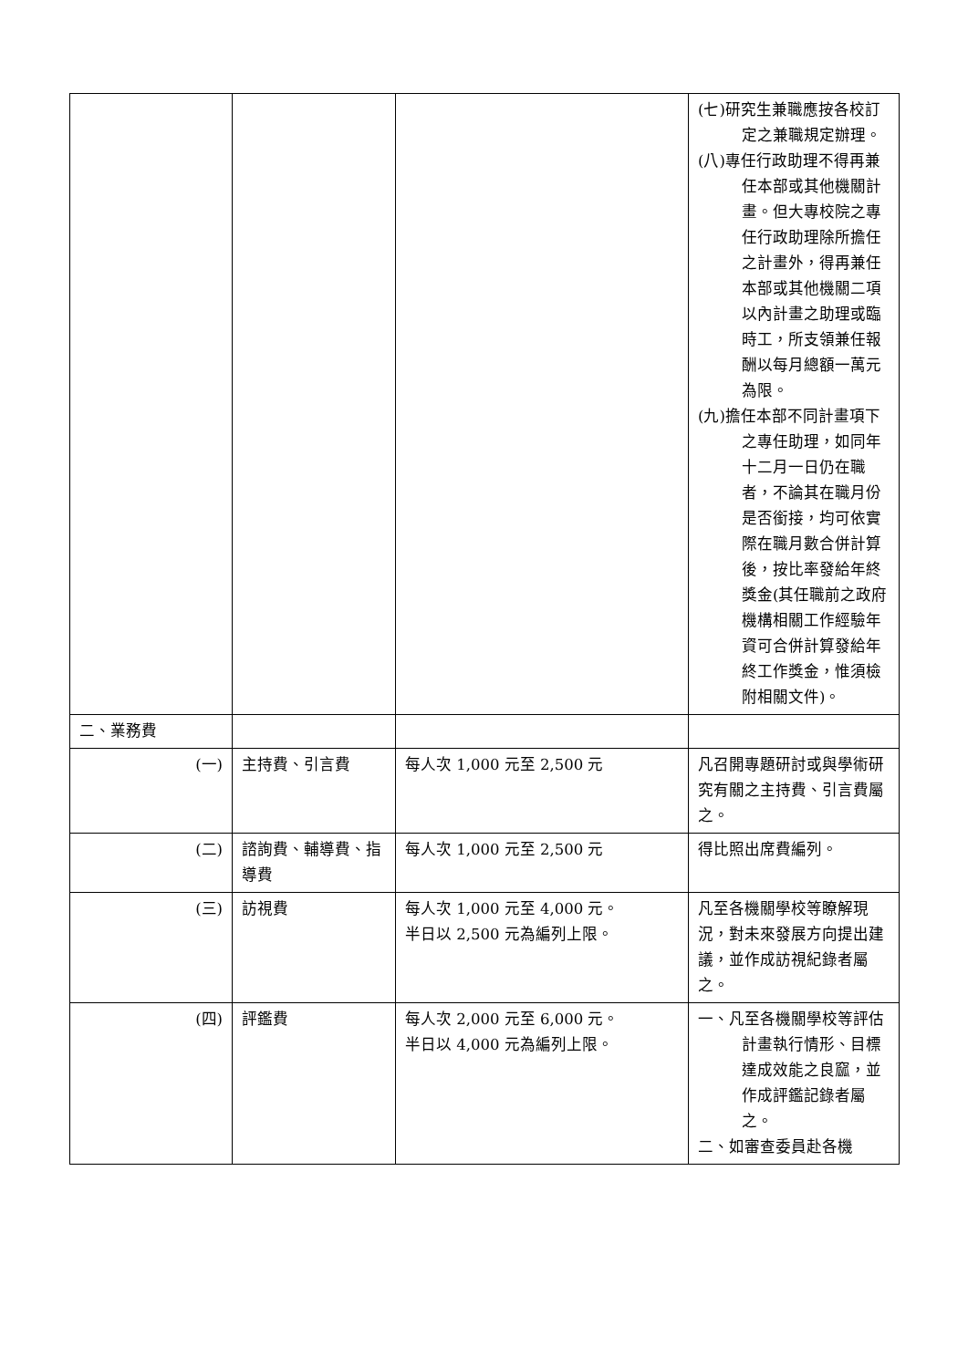| | | | (七)研究生兼職應按各校訂定之兼職規定辦理。 (八)專任行政助理不得再兼任本部或其他機關計畫。但大專校院之專任行政助理除所擔任之計畫外，得再兼任本部或其他機關二項以內計畫之助理或臨時工，所支領兼任報酬以每月總額一萬元為限。 (九)擔任本部不同計畫項下之專任助理，如同年十二月一日仍在職者，不論其在職月份是否銜接，均可依實際在職月數合併計算後，按比率發給年終獎金(其任職前之政府機構相關工作經驗年資可合併計算發給年終工作獎金，惟須檢附相關文件)。 |
| 二、業務費 | | | |
| (一) | 主持費、引言費 | 每人次 1,000 元至 2,500 元 | 凡召開專題研討或與學術研究有關之主持費、引言費屬之。 |
| (二) | 諮詢費、輔導費、指導費 | 每人次 1,000 元至 2,500 元 | 得比照出席費編列。 |
| (三) | 訪視費 | 每人次 1,000 元至 4,000 元。 半日以 2,500 元為編列上限。 | 凡至各機關學校等瞭解現況，對未來發展方向提出建議，並作成訪視紀錄者屬之。 |
| (四) | 評鑑費 | 每人次 2,000 元至 6,000 元。 半日以 4,000 元為編列上限。 | 一、凡至各機關學校等評估計畫執行情形、目標達成效能之良窳，並作成評鑑記錄者屬之。 二、如審查委員赴各機 |